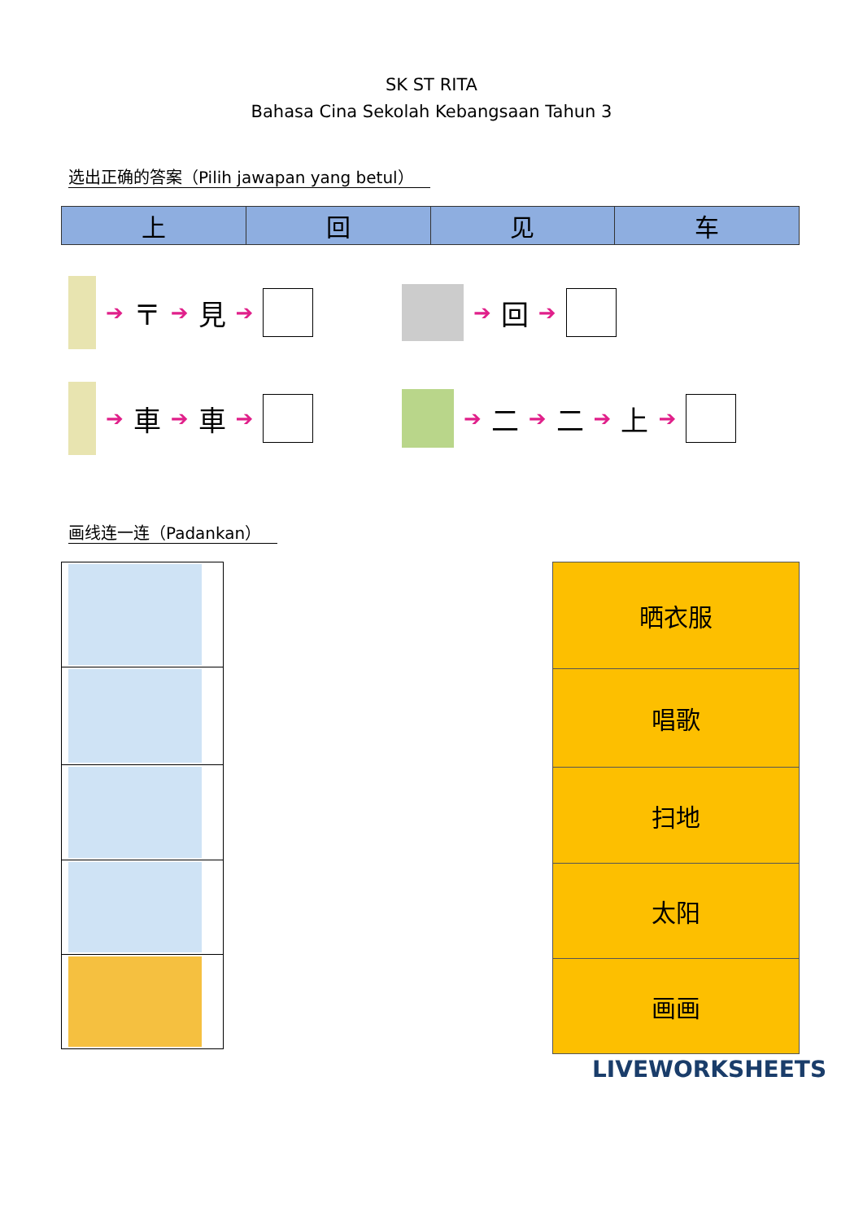SK ST RITA
Bahasa Cina Sekolah Kebangsaan Tahun 3
选出正确的答案（Pilih jawapan yang betul）
| 上 | 回 | 见 | 车 |
➔ 〒 ➔ 見 ➔
➔ 回 ➔
➔ 車 ➔ 車 ➔
➔ 二 ➔ 二 ➔ 上 ➔
画线连一连（Padankan）
晒衣服
唱歌
扫地
太阳
画画
LIVEWORKSHEETS